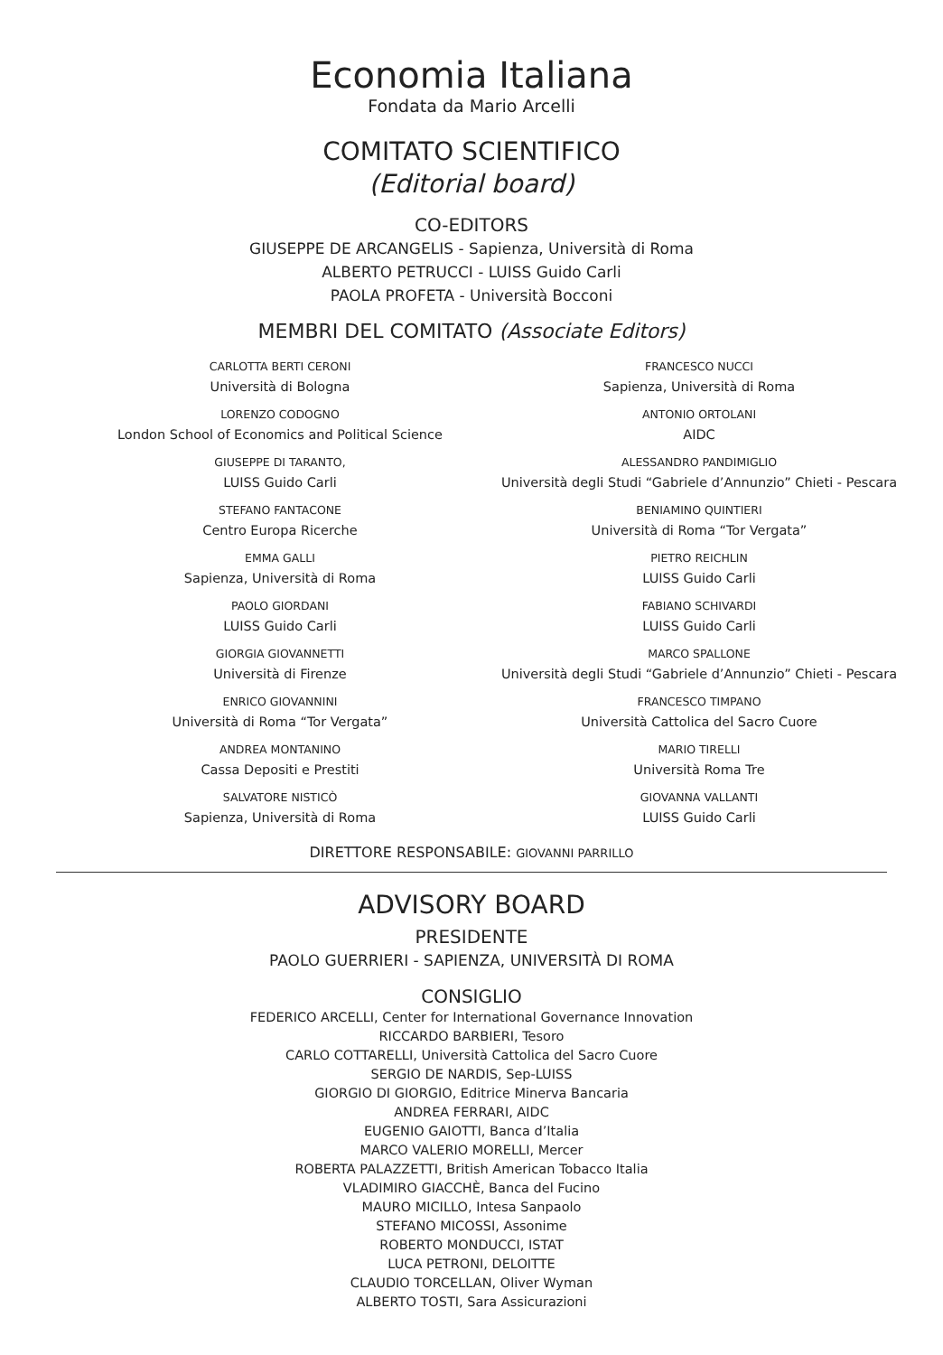Economia Italiana
Fondata da Mario Arcelli
COMITATO SCIENTIFICO
(Editorial board)
CO-EDITORS
GIUSEPPE DE ARCANGELIS - Sapienza, Università di Roma
ALBERTO PETRUCCI - LUISS Guido Carli
PAOLA PROFETA - Università Bocconi
MEMBRI DEL COMITATO (Associate Editors)
CARLOTTA BERTI CERONI
Università di Bologna
LORENZO CODOGNO
London School of Economics and Political Science
GIUSEPPE DI TARANTO,
LUISS Guido Carli
STEFANO FANTACONE
Centro Europa Ricerche
EMMA GALLI
Sapienza, Università di Roma
PAOLO GIORDANI
LUISS Guido Carli
GIORGIA GIOVANNETTI
Università di Firenze
ENRICO GIOVANNINI
Università di Roma “Tor Vergata”
ANDREA MONTANINO
Cassa Depositi e Prestiti
SALVATORE NISTICÒ
Sapienza, Università di Roma
FRANCESCO NUCCI
Sapienza, Università di Roma
ANTONIO ORTOLANI
AIDC
ALESSANDRO PANDIMIGLIO
Università degli Studi “Gabriele d’Annunzio” Chieti - Pescara
BENIAMINO QUINTIERI
Università di Roma “Tor Vergata”
PIETRO REICHLIN
LUISS Guido Carli
FABIANO SCHIVARDI
LUISS Guido Carli
MARCO SPALLONE
Università degli Studi “Gabriele d’Annunzio” Chieti - Pescara
FRANCESCO TIMPANO
Università Cattolica del Sacro Cuore
MARIO TIRELLI
Università Roma Tre
GIOVANNA VALLANTI
LUISS Guido Carli
DIRETTORE RESPONSABILE: GIOVANNI PARRILLO
ADVISORY BOARD
PRESIDENTE
PAOLO GUERRIERI - SAPIENZA, UNIVERSITÀ DI ROMA
CONSIGLIO
FEDERICO ARCELLI, Center for International Governance Innovation
RICCARDO BARBIERI, Tesoro
CARLO COTTARELLI, Università Cattolica del Sacro Cuore
SERGIO DE NARDIS, Sep-LUISS
GIORGIO DI GIORGIO, Editrice Minerva Bancaria
ANDREA FERRARI, AIDC
EUGENIO GAIOTTI, Banca d’Italia
MARCO VALERIO MORELLI, Mercer
ROBERTA PALAZZETTI, British American Tobacco Italia
VLADIMIRO GIACCHÈ, Banca del Fucino
MAURO MICILLO, Intesa Sanpaolo
STEFANO MICOSSI, Assonime
ROBERTO MONDUCCI, ISTAT
LUCA PETRONI, DELOITTE
CLAUDIO TORCELLAN, Oliver Wyman
ALBERTO TOSTI, Sara Assicurazioni